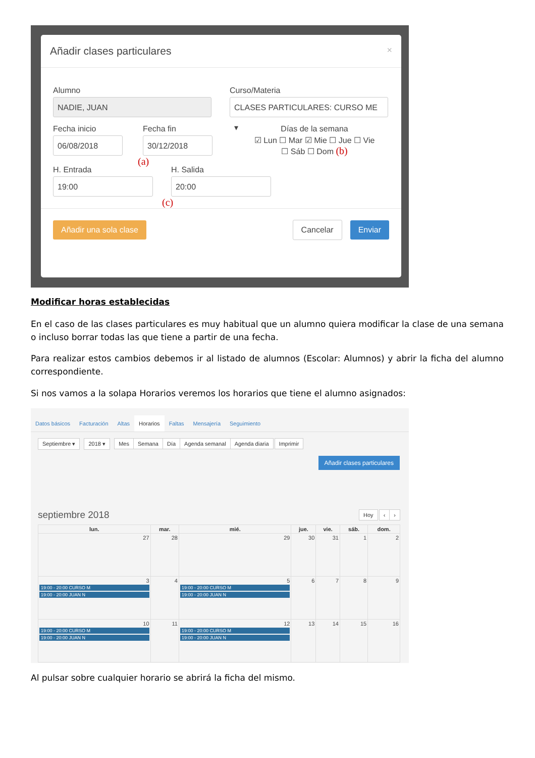Añadir clases particulares ×
Alumno
NADIE, JUAN
Curso/Materia
CLASES PARTICULARES: CURSO ME ▾
Fecha inicio
06/08/2018
Fecha fin
30/12/2018
(a)
Días de la semana
☑ Lun ☐ Mar ☑ Mie ☐ Jue ☐ Vie
☐ Sáb ☐ Dom (b)
H. Entrada
19:00
H. Salida
20:00
(c)
Añadir una sola clase Cancelar Enviar
Modificar horas establecidas
En el caso de las clases particulares es muy habitual que un alumno quiera modificar la clase de una semana o incluso borrar todas las que tiene a partir de una fecha.
Para realizar estos cambios debemos ir al listado de alumnos (Escolar: Alumnos) y abrir la ficha del alumno correspondiente.
Si nos vamos a la solapa Horarios veremos los horarios que tiene el alumno asignados:
Datos básicos Facturación Altas Horarios Faltas Mensajería Seguimiento
Septiembre ▾ 2018 ▾ Mes Semana Día Agenda semanal Agenda diaria Imprimir
Añadir clases particulares
septiembre 2018 Hoy ‹ ›
| lun. | mar. | mié. | jue. | vie. | sáb. | dom. |
| --- | --- | --- | --- | --- | --- | --- |
| 27 | 28 | 29 | 30 | 31 | 1 | 2 |
| 3 19:00 - 20:00 CURSO M 19:00 - 20:00 JUAN N | 4 | 5 19:00 - 20:00 CURSO M 19:00 - 20:00 JUAN N | 6 | 7 | 8 | 9 |
| 10 19:00 - 20:00 CURSO M 19:00 - 20:00 JUAN N | 11 | 12 19:00 - 20:00 CURSO M 19:00 - 20:00 JUAN N | 13 | 14 | 15 | 16 |
Al pulsar sobre cualquier horario se abrirá la ficha del mismo.